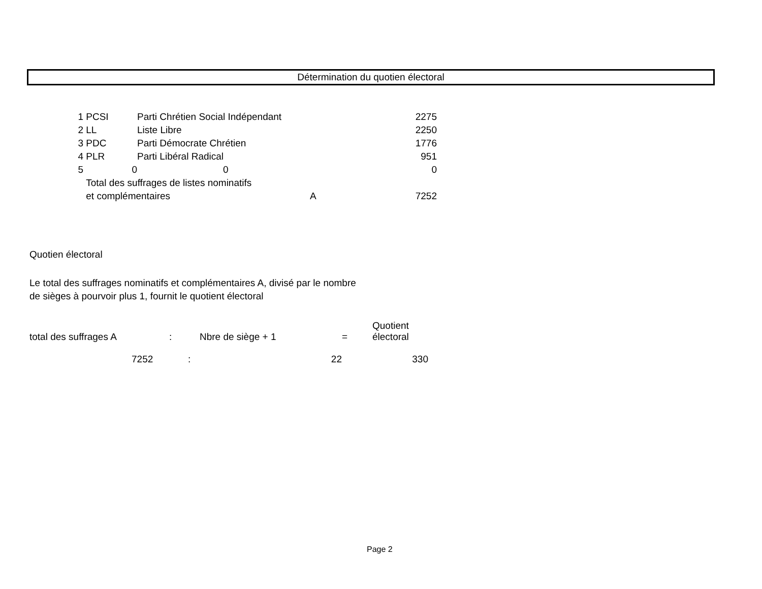Détermination du quotien électoral
| 1 | PCSI | Parti Chrétien Social Indépendant | | 2275 |
| 2 | LL | Liste Libre | | 2250 |
| 3 | PDC | Parti Démocrate Chrétien | | 1776 |
| 4 | PLR | Parti Libéral Radical | | 951 |
| 5 | 0 | 0 | | 0 |
| | Total des suffrages de listes nominatifs | | | |
| | et complémentaires | | A | 7252 |
Quotien électoral
Le total des suffrages nominatifs et complémentaires A, divisé par le nombre
de sièges à pourvoir plus 1, fournit le quotient électoral
| total des suffrages A | : | Nbre de siège + 1 | = | Quotient électoral |
| 7252 | : | 22 | | 330 |
Page 2